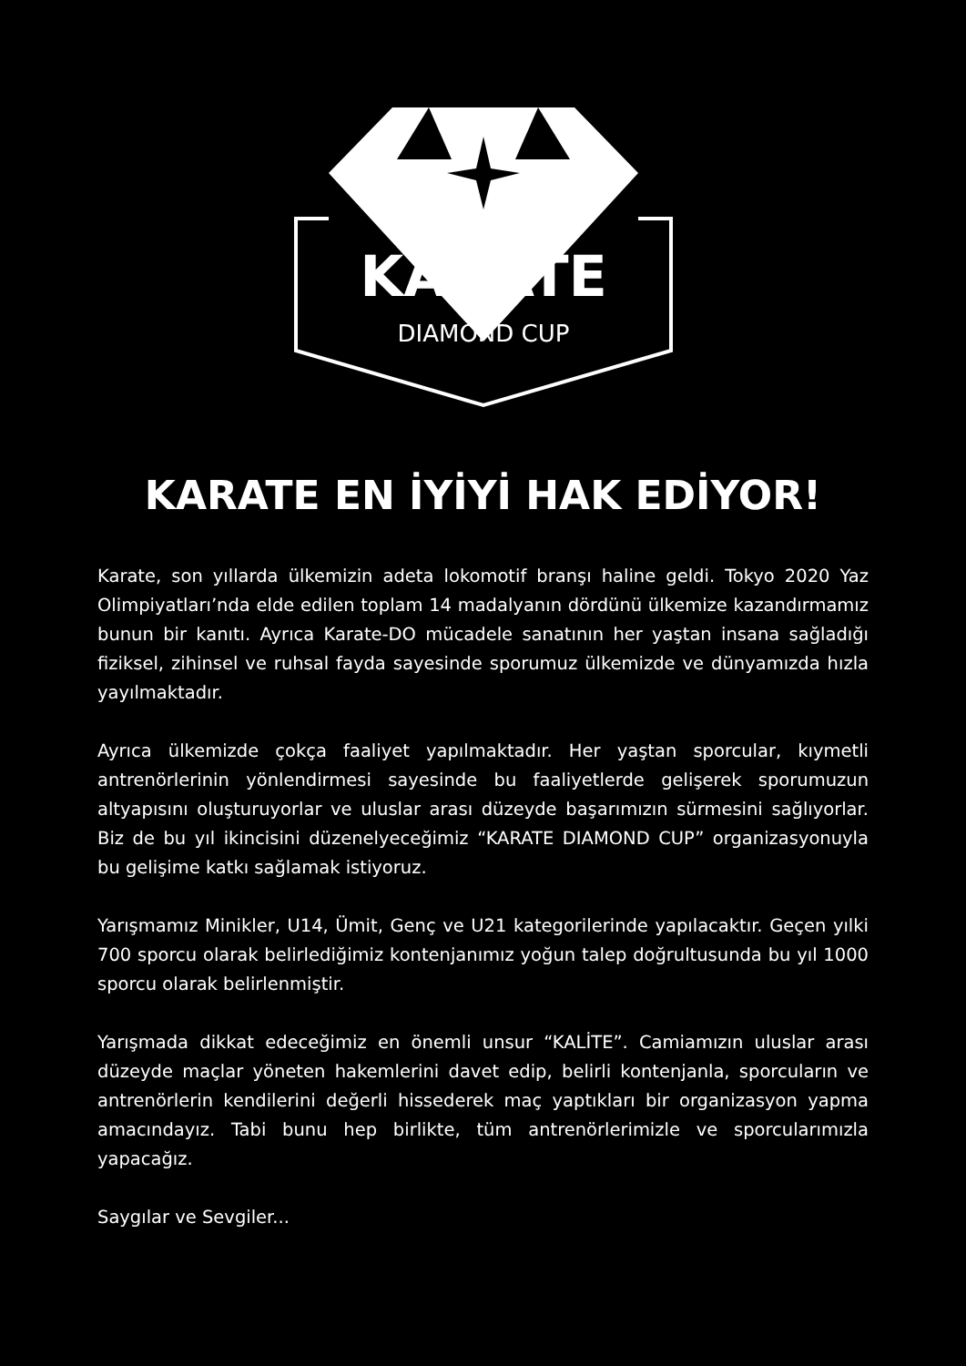KARATE
DIAMOND CUP
KARATE EN İYİYİ HAK EDİYOR!
Karate, son yıllarda ülkemizin adeta lokomotif branşı haline geldi. Tokyo 2020 Yaz Olimpiyatları’nda elde edilen toplam 14 madalyanın dördünü ülkemize kazandırmamız bunun bir kanıtı. Ayrıca Karate-DO mücadele sanatının her yaştan insana sağladığı fiziksel, zihinsel ve ruhsal fayda sayesinde sporumuz ülkemizde ve dünyamızda hızla yayılmaktadır.
Ayrıca ülkemizde çokça faaliyet yapılmaktadır. Her yaştan sporcular, kıymetli antrenörlerinin yönlendirmesi sayesinde bu faaliyetlerde gelişerek sporumuzun altyapısını oluşturuyorlar ve uluslar arası düzeyde başarımızın sürmesini sağlıyorlar. Biz de bu yıl ikincisini düzenelyeceğimiz “KARATE DIAMOND CUP” organizasyonuyla bu gelişime katkı sağlamak istiyoruz.
Yarışmamız Minikler, U14, Ümit, Genç ve U21 kategorilerinde yapılacaktır. Geçen yılki 700 sporcu olarak belirlediğimiz kontenjanımız yoğun talep doğrultusunda bu yıl 1000 sporcu olarak belirlenmiştir.
Yarışmada dikkat edeceğimiz en önemli unsur “KALİTE”. Camiamızın uluslar arası düzeyde maçlar yöneten hakemlerini davet edip, belirli kontenjanla, sporcuların ve antrenörlerin kendilerini değerli hissederek maç yaptıkları bir organizasyon yapma amacındayız. Tabi bunu hep birlikte, tüm antrenörlerimizle ve sporcularımızla yapacağız.
Saygılar ve Sevgiler...